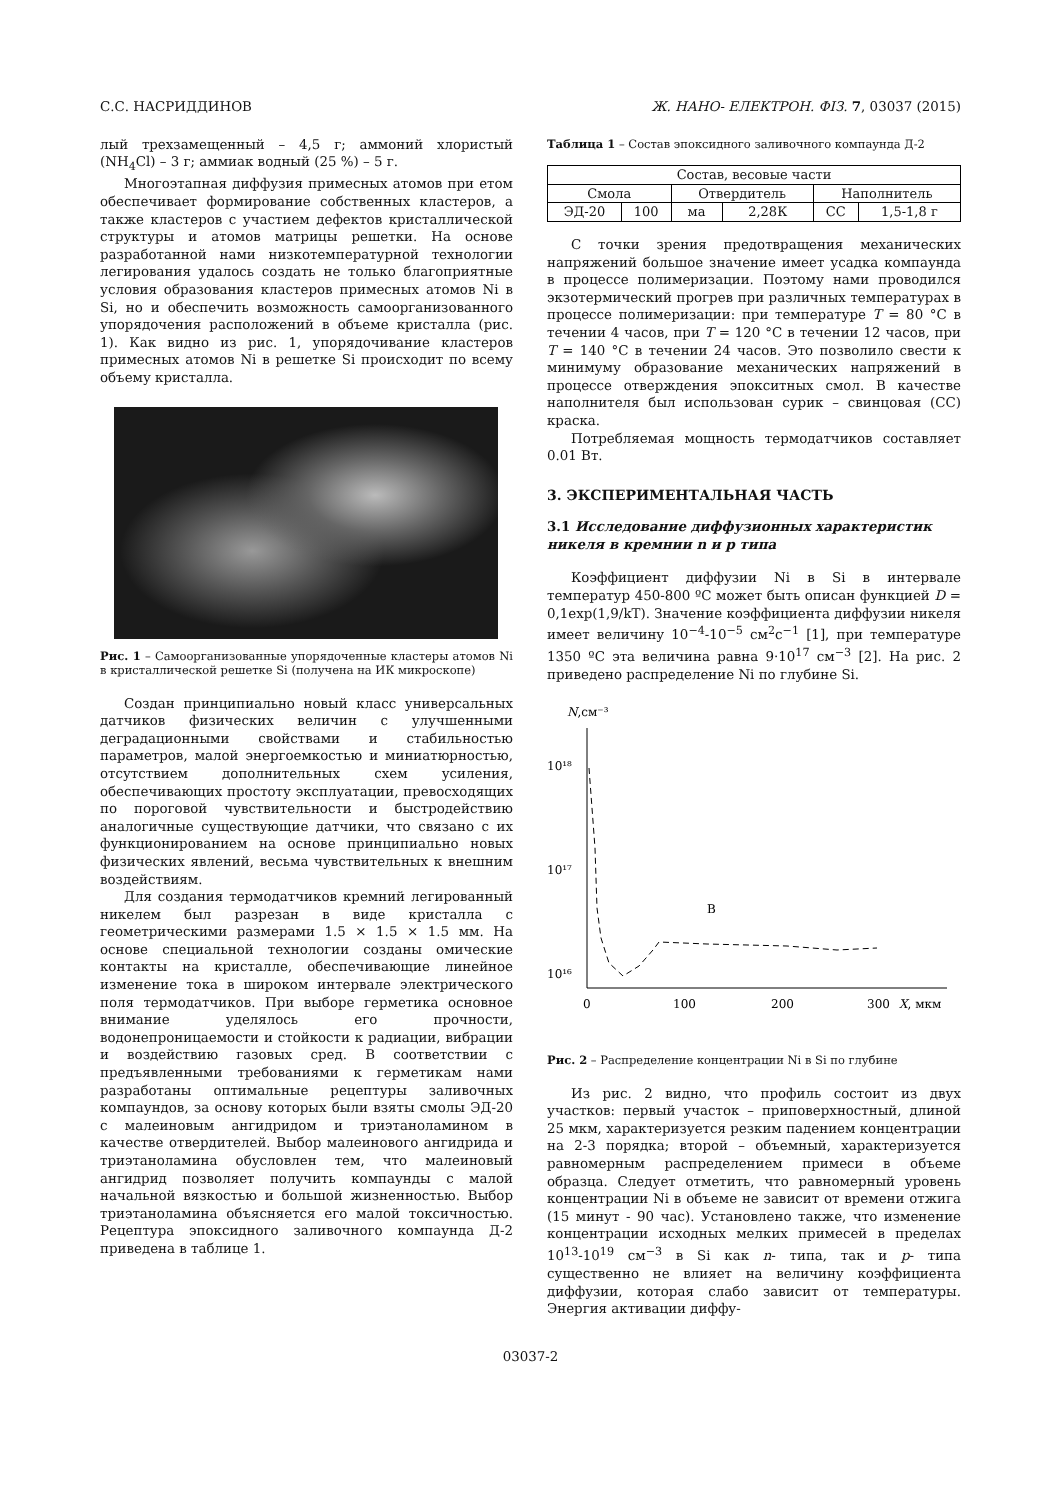С.С. НАСРИДДИНОВ Ж. НАНО- ЕЛЕКТРОН. ФІЗ. 7, 03037 (2015)
лый трехзамещенный – 4,5 г; аммоний хлористый (NH<sub>4</sub>Cl) – 3 г; аммиак водный (25 %) – 5 г.
Многоэтапная диффузия примесных атомов при етом обеспечивает формирование собственных кластеров, а также кластеров с участием дефектов кристаллической структуры и атомов матрицы решетки. На основе разработанной нами низкотемпературной технологии легирования удалось создать не только благоприятные условия образования кластеров примесных атомов Ni в Si, но и обеспечить возможность самоорганизованного упорядочения расположений в объеме кристалла (рис. 1). Как видно из рис. 1, упорядочивание кластеров примесных атомов Ni в решетке Si происходит по всему объему кристалла.
Рис. 1 – Самоорганизованные упорядоченные кластеры атомов Ni в кристаллической решетке Si (получена на ИК микроскопе)
Создан принципиально новый класс универсальных датчиков физических величин с улучшенными деградационными свойствами и стабильностью параметров, малой энергоемкостью и миниатюрностью, отсутствием дополнительных схем усиления, обеспечивающих простоту эксплуатации, превосходящих по пороговой чувствительности и быстродействию аналогичные существующие датчики, что связано с их функционированием на основе принципиально новых физических явлений, весьма чувствительных к внешним воздействиям.
Для создания термодатчиков кремний легированный никелем был разрезан в виде кристалла с геометрическими размерами 1.5 × 1.5 × 1.5 мм. На основе специальной технологии созданы омические контакты на кристалле, обеспечивающие линейное изменение тока в широком интервале электрического поля термодатчиков. При выборе герметика основное внимание уделялось его прочности, водонепроницаемости и стойкости к радиации, вибрации и воздействию газовых сред. В соответствии с предъявленными требованиями к герметикам нами разработаны оптимальные рецептуры заливочных компаундов, за основу которых были взяты смолы ЭД-20 с малеиновым ангидридом и триэтаноламином в качестве отвердителей. Выбор малеинового ангидрида и триэтаноламина обусловлен тем, что малеиновый ангидрид позволяет получить компаунды с малой начальной вязкостью и большой жизненностью. Выбор триэтаноламина объясняется его малой токсичностью. Рецептура эпоксидного заливочного компаунда Д-2 приведена в таблице 1.
Таблица 1 – Состав эпоксидного заливочного компаунда Д-2
| Состав, весовые части | | | | | |
| Смола | | Отвердитель | | Наполнитель | |
| ЭД-20 | 100 | ма | 2,28К | СС | 1,5-1,8 г |
С точки зрения предотвращения механических напряжений большое значение имеет усадка компаунда в процессе полимеризации. Поэтому нами проводился экзотермический прогрев при различных температурах в процессе полимеризации: при температуре T = 80 °C в течении 4 часов, при T = 120 °C в течении 12 часов, при T = 140 °C в течении 24 часов. Это позволило свести к минимуму образование механических напряжений в процессе отверждения эпокситных смол. В качестве наполнителя был использован сурик – свинцовая (СС) краска.
Потребляемая мощность термодатчиков составляет 0.01 Вт.
3. ЭКСПЕРИМЕНТАЛЬНАЯ ЧАСТЬ
3.1 Исследование диффузионных характеристик никеля в кремнии n и p типа
Коэффициент диффузии Ni в Si в интервале температур 450-800 ºC может быть описан функцией D = 0,1exp(1,9/kT). Значение коэффициента диффузии никеля имеет величину 10<sup>−4</sup>-10<sup>−5</sup> см<sup>2</sup>с<sup>−1</sup> [1], при температуре 1350 ºC эта величина равна 9·10<sup>17</sup> см<sup>−3</sup> [2]. На рис. 2 приведено распределение Ni по глубине Si.
N,см⁻³
10¹⁸
10¹⁷
10¹⁶
0
100
200
300
X, мкм
B
Рис. 2 – Распределение концентрации Ni в Si по глубине
Из рис. 2 видно, что профиль состоит из двух участков: первый участок – приповерхностный, длиной 25 мкм, характеризуется резким падением концентрации на 2-3 порядка; второй – объемный, характеризуется равномерным распределением примеси в объеме образца. Следует отметить, что равномерный уровень концентрации Ni в объеме не зависит от времени отжига (15 минут - 90 час). Установлено также, что изменение концентрации исходных мелких примесей в пределах 10<sup>13</sup>-10<sup>19</sup> см<sup>−3</sup> в Si как n- типа, так и p- типа существенно не влияет на величину коэффициента диффузии, которая слабо зависит от температуры. Энергия активации диффу-
03037-2